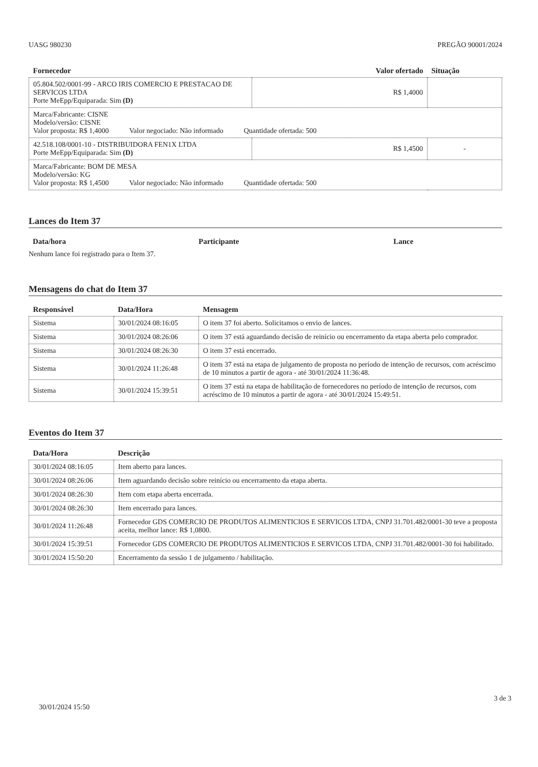UASG 980230 PREGÃO 90001/2024
| Fornecedor | Valor ofertado | Situação |
| --- | --- | --- |
| 05.804.502/0001-99 - ARCO IRIS COMERCIO E PRESTACAO DE SERVICOS LTDA Porte MeEpp/Equiparada: Sim (D) | R$ 1,4000 | |
| Marca/Fabricante: CISNE Modelo/versão: CISNE Valor proposta: R$ 1,4000 Valor negociado: Não informado Quantidade ofertada: 500 | | |
| 42.518.108/0001-10 - DISTRIBUIDORA FEN1X LTDA Porte MeEpp/Equiparada: Sim (D) | R$ 1,4500 | - |
| Marca/Fabricante: BOM DE MESA Modelo/versão: KG Valor proposta: R$ 1,4500 Valor negociado: Não informado Quantidade ofertada: 500 | | |
Lances do Item 37
| Data/hora | Participante | Lance |
| --- | --- | --- |
Nenhum lance foi registrado para o Item 37.
Mensagens do chat do Item 37
| Responsável | Data/Hora | Mensagem |
| --- | --- | --- |
| Sistema | 30/01/2024 08:16:05 | O item 37 foi aberto. Solicitamos o envio de lances. |
| Sistema | 30/01/2024 08:26:06 | O item 37 está aguardando decisão de reinício ou encerramento da etapa aberta pelo comprador. |
| Sistema | 30/01/2024 08:26:30 | O item 37 está encerrado. |
| Sistema | 30/01/2024 11:26:48 | O item 37 está na etapa de julgamento de proposta no período de intenção de recursos, com acréscimo de 10 minutos a partir de agora - até 30/01/2024 11:36:48. |
| Sistema | 30/01/2024 15:39:51 | O item 37 está na etapa de habilitação de fornecedores no período de intenção de recursos, com acréscimo de 10 minutos a partir de agora - até 30/01/2024 15:49:51. |
Eventos do Item 37
| Data/Hora | Descrição |
| --- | --- |
| 30/01/2024 08:16:05 | Item aberto para lances. |
| 30/01/2024 08:26:06 | Item aguardando decisão sobre reinício ou encerramento da etapa aberta. |
| 30/01/2024 08:26:30 | Item com etapa aberta encerrada. |
| 30/01/2024 08:26:30 | Item encerrado para lances. |
| 30/01/2024 11:26:48 | Fornecedor GDS COMERCIO DE PRODUTOS ALIMENTICIOS E SERVICOS LTDA, CNPJ 31.701.482/0001-30 teve a proposta aceita, melhor lance: R$ 1,0800. |
| 30/01/2024 15:39:51 | Fornecedor GDS COMERCIO DE PRODUTOS ALIMENTICIOS E SERVICOS LTDA, CNPJ 31.701.482/0001-30 foi habilitado. |
| 30/01/2024 15:50:20 | Encerramento da sessão 1 de julgamento / habilitação. |
3 de 3
30/01/2024 15:50